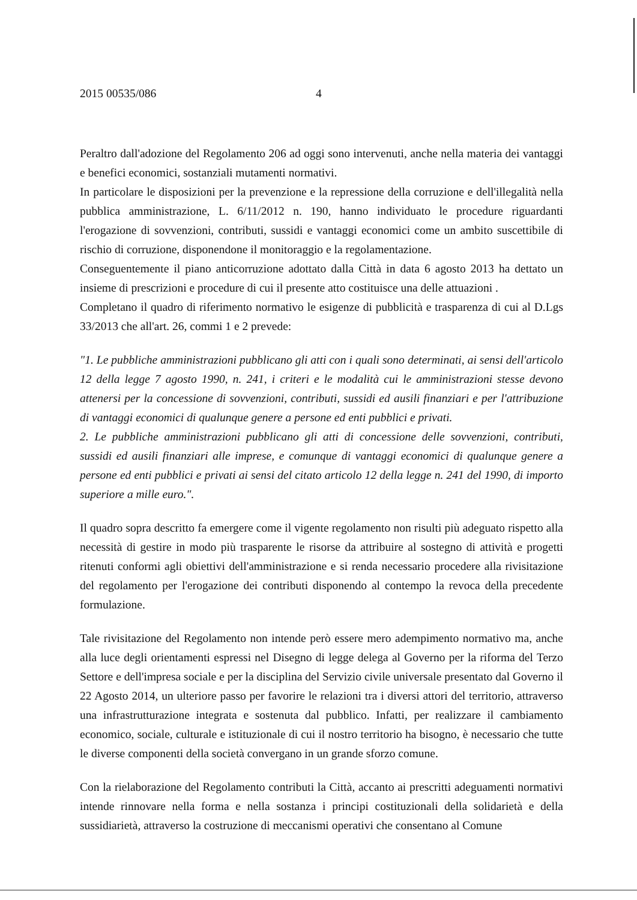2015 00535/086 4
Peraltro dall'adozione del Regolamento 206 ad oggi sono intervenuti, anche nella materia dei vantaggi e benefici economici, sostanziali mutamenti normativi.
In particolare le disposizioni per la prevenzione e la repressione della corruzione e dell'illegalità nella pubblica amministrazione, L. 6/11/2012 n. 190, hanno individuato le procedure riguardanti l'erogazione di sovvenzioni, contributi, sussidi e vantaggi economici come un ambito suscettibile di rischio di corruzione, disponendone il monitoraggio e la regolamentazione.
Conseguentemente il piano anticorruzione adottato dalla Città in data 6 agosto 2013 ha dettato un insieme di prescrizioni e procedure di cui il presente atto costituisce una delle attuazioni .
Completano il quadro di riferimento normativo le esigenze di pubblicità e trasparenza di cui al D.Lgs 33/2013 che all'art. 26, commi 1 e 2 prevede:
"1. Le pubbliche amministrazioni pubblicano gli atti con i quali sono determinati, ai sensi dell'articolo 12 della legge 7 agosto 1990, n. 241, i criteri e le modalità cui le amministrazioni stesse devono attenersi per la concessione di sovvenzioni, contributi, sussidi ed ausili finanziari e per l'attribuzione di vantaggi economici di qualunque genere a persone ed enti pubblici e privati.
2. Le pubbliche amministrazioni pubblicano gli atti di concessione delle sovvenzioni, contributi, sussidi ed ausili finanziari alle imprese, e comunque di vantaggi economici di qualunque genere a persone ed enti pubblici e privati ai sensi del citato articolo 12 della legge n. 241 del 1990, di importo superiore a mille euro.".
Il quadro sopra descritto fa emergere come il vigente regolamento non risulti più adeguato rispetto alla necessità di gestire in modo più trasparente le risorse da attribuire al sostegno di attività e progetti ritenuti conformi agli obiettivi dell'amministrazione e si renda necessario procedere alla rivisitazione del regolamento per l'erogazione dei contributi disponendo al contempo la revoca della precedente formulazione.
Tale rivisitazione del Regolamento non intende però essere mero adempimento normativo ma, anche alla luce degli orientamenti espressi nel Disegno di legge delega al Governo per la riforma del Terzo Settore e dell'impresa sociale e per la disciplina del Servizio civile universale presentato dal Governo il 22 Agosto 2014, un ulteriore passo per favorire le relazioni tra i diversi attori del territorio, attraverso una infrastrutturazione integrata e sostenuta dal pubblico. Infatti, per realizzare il cambiamento economico, sociale, culturale e istituzionale di cui il nostro territorio ha bisogno, è necessario che tutte le diverse componenti della società convergano in un grande sforzo comune.
Con la rielaborazione del Regolamento contributi la Città, accanto ai prescritti adeguamenti normativi intende rinnovare nella forma e nella sostanza i principi costituzionali della solidarietà e della sussidiarietà, attraverso la costruzione di meccanismi operativi che consentano al Comune